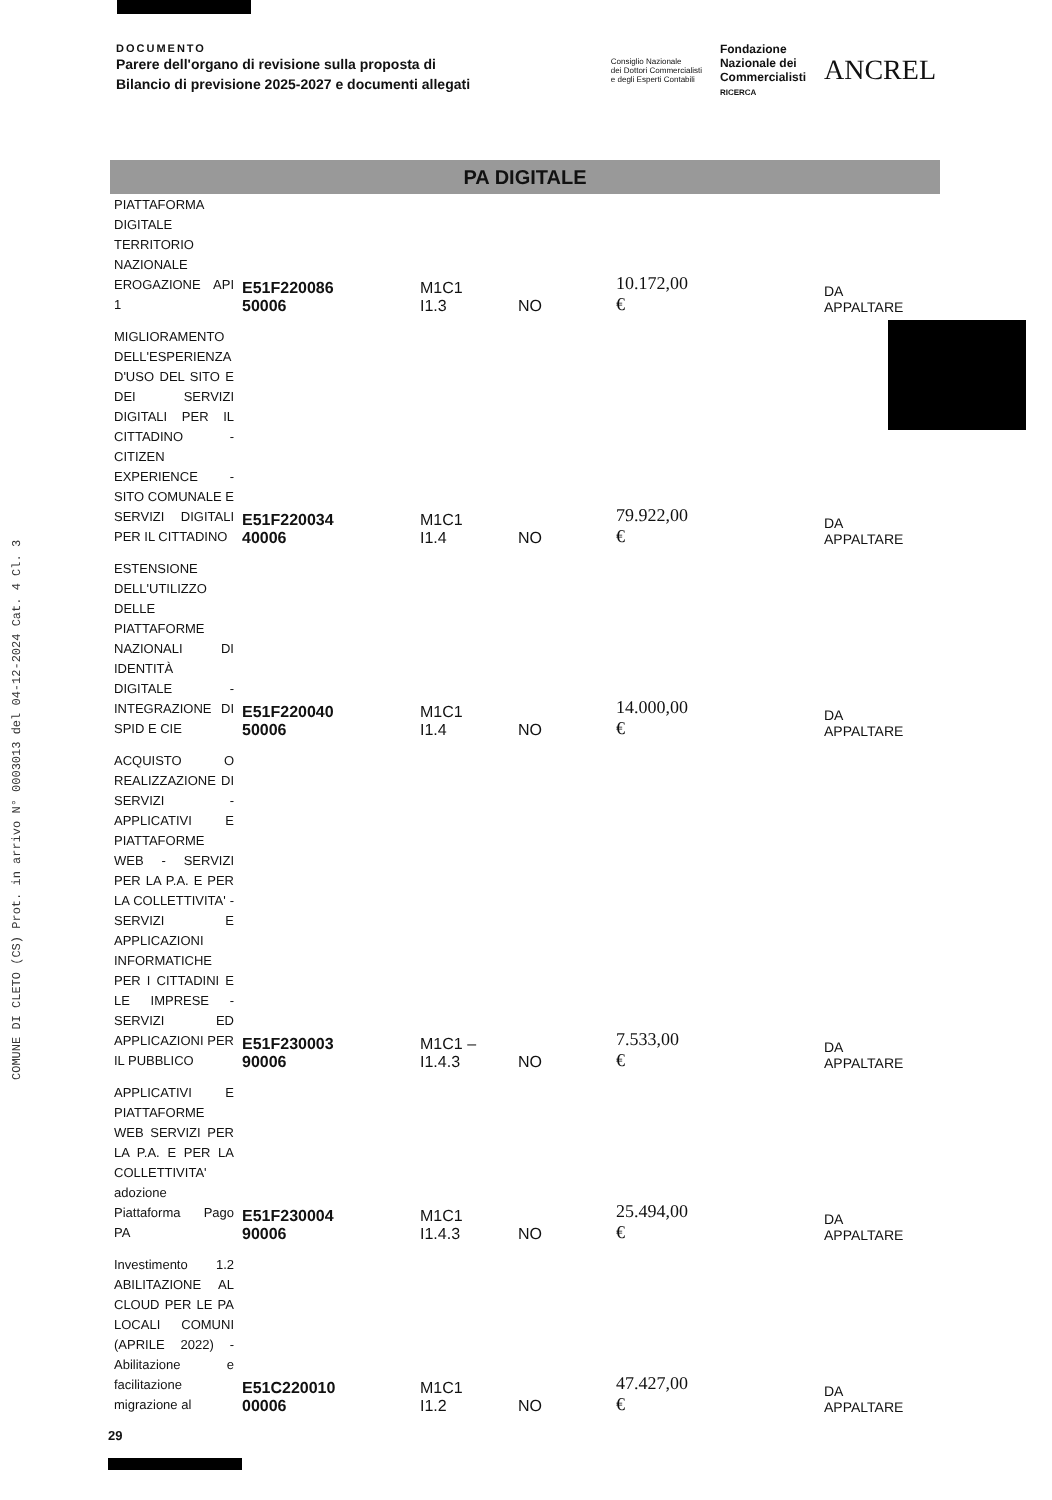COMUNE DI CLETO (CS) Prot. in arrivo N° 0003013 del 04-12-2024 Cat. 4 Cl. 3
DOCUMENTO
Parere dell'organo di revisione sulla proposta di
Bilancio di previsione 2025-2027 e documenti allegati
Consiglio Nazionale
dei Dottori Commercialisti
e degli Esperti Contabili
Fondazione
Nazionale dei
Commercialisti
RICERCA
ANCREL
PA DIGITALE
| PIATTAFORMA DIGITALE TERRITORIO NAZIONALE EROGAZIONE API 1 | E51F220086 50006 | M1C1 I1.3 | NO | 10.172,00 € | DA APPALTARE |
| MIGLIORAMENTO DELL'ESPERIENZA D'USO DEL SITO E DEI SERVIZI DIGITALI PER IL CITTADINO - CITIZEN EXPERIENCE - SITO COMUNALE E SERVIZI DIGITALI PER IL CITTADINO | E51F220034 40006 | M1C1 I1.4 | NO | 79.922,00 € | DA APPALTARE |
| ESTENSIONE DELL'UTILIZZO DELLE PIATTAFORME NAZIONALI DI IDENTITÀ DIGITALE - INTEGRAZIONE DI SPID E CIE | E51F220040 50006 | M1C1 I1.4 | NO | 14.000,00 € | DA APPALTARE |
| ACQUISTO O REALIZZAZIONE DI SERVIZI - APPLICATIVI E PIATTAFORME WEB - SERVIZI PER LA P.A. E PER LA COLLETTIVITA' - SERVIZI E APPLICAZIONI INFORMATICHE PER I CITTADINI E LE IMPRESE - SERVIZI ED APPLICAZIONI PER IL PUBBLICO | E51F230003 90006 | M1C1 – I1.4.3 | NO | 7.533,00 € | DA APPALTARE |
| APPLICATIVI E PIATTAFORME WEB SERVIZI PER LA P.A. E PER LA COLLETTIVITA' adozione Piattaforma Pago PA | E51F230004 90006 | M1C1 I1.4.3 | NO | 25.494,00 € | DA APPALTARE |
| Investimento 1.2 ABILITAZIONE AL CLOUD PER LE PA LOCALI COMUNI (APRILE 2022) - Abilitazione e facilitazione migrazione al | E51C220010 00006 | M1C1 I1.2 | NO | 47.427,00 € | DA APPALTARE |
29